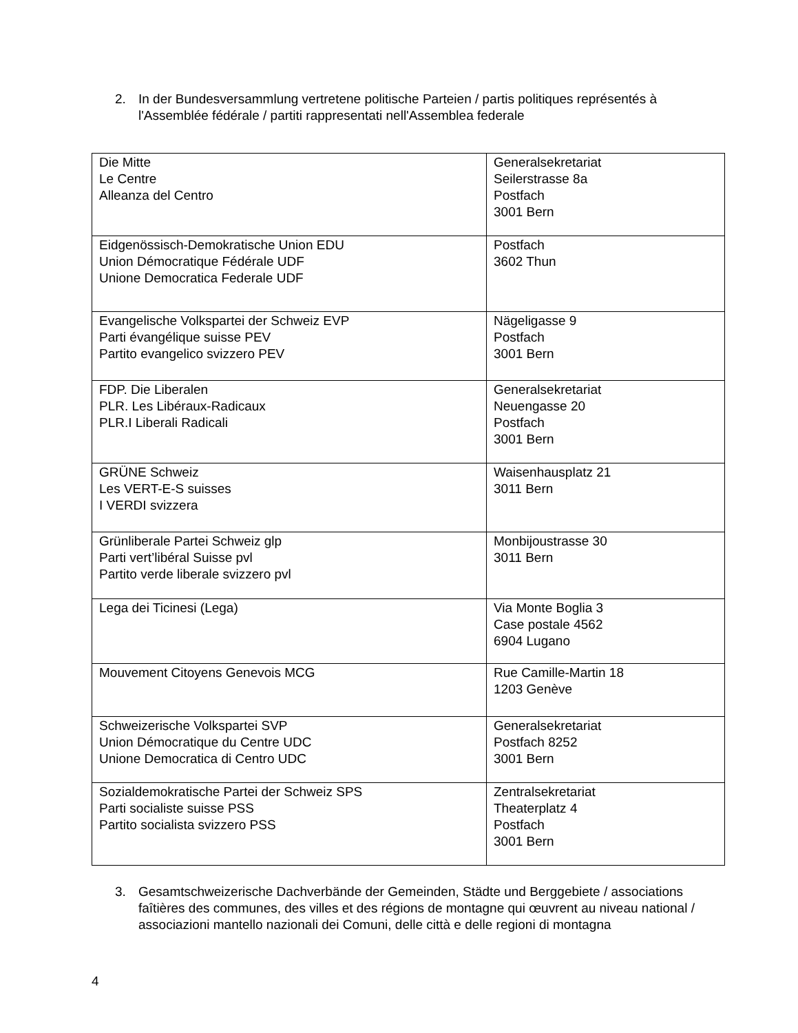2. In der Bundesversammlung vertretene politische Parteien / partis politiques représentés à l'Assemblée fédérale / partiti rappresentati nell'Assemblea federale
| Die Mitte Le Centre Alleanza del Centro | Generalsekretariat Seilerstrasse 8a Postfach 3001 Bern |
| Eidgenössisch-Demokratische Union EDU Union Démocratique Fédérale UDF Unione Democratica Federale UDF | Postfach 3602 Thun |
| Evangelische Volkspartei der Schweiz EVP Parti évangélique suisse PEV Partito evangelico svizzero PEV | Nägeligasse 9 Postfach 3001 Bern |
| FDP. Die Liberalen PLR. Les Libéraux-Radicaux PLR.I Liberali Radicali | Generalsekretariat Neuengasse 20 Postfach 3001 Bern |
| GRÜNE Schweiz Les VERT-E-S suisses I VERDI svizzera | Waisenhausplatz 21 3011 Bern |
| Grünliberale Partei Schweiz glp Parti vert’libéral Suisse pvl Partito verde liberale svizzero pvl | Monbijoustrasse 30 3011 Bern |
| Lega dei Ticinesi (Lega) | Via Monte Boglia 3 Case postale 4562 6904 Lugano |
| Mouvement Citoyens Genevois MCG | Rue Camille-Martin 18 1203 Genève |
| Schweizerische Volkspartei SVP Union Démocratique du Centre UDC Unione Democratica di Centro UDC | Generalsekretariat Postfach 8252 3001 Bern |
| Sozialdemokratische Partei der Schweiz SPS Parti socialiste suisse PSS Partito socialista svizzero PSS | Zentralsekretariat Theaterplatz 4 Postfach 3001 Bern |
3. Gesamtschweizerische Dachverbände der Gemeinden, Städte und Berggebiete / associations faîtières des communes, des villes et des régions de montagne qui œuvrent au niveau national / associazioni mantello nazionali dei Comuni, delle città e delle regioni di montagna
4